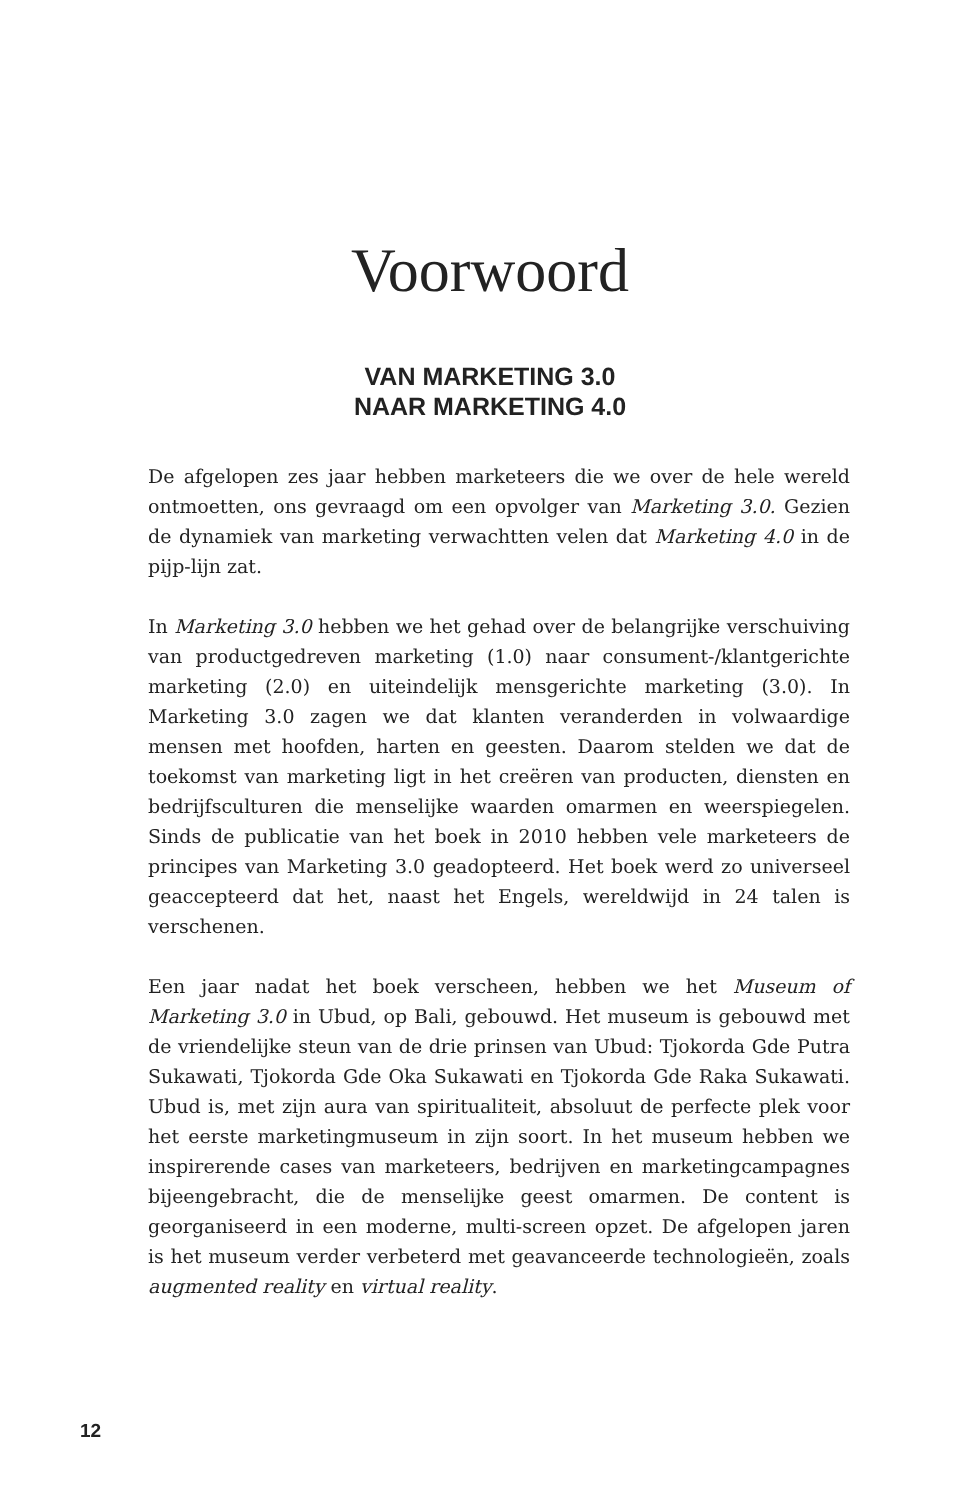Voorwoord
VAN MARKETING 3.0
NAAR MARKETING 4.0
De afgelopen zes jaar hebben marketeers die we over de hele wereld ontmoetten, ons gevraagd om een opvolger van Marketing 3.0. Gezien de dynamiek van marketing verwachtten velen dat Marketing 4.0 in de pijp-lijn zat.
In Marketing 3.0 hebben we het gehad over de belangrijke verschuiving van productgedreven marketing (1.0) naar consument-/klantgerichte marketing (2.0) en uiteindelijk mensgerichte marketing (3.0). In Marketing 3.0 zagen we dat klanten veranderden in volwaardige mensen met hoofden, harten en geesten. Daarom stelden we dat de toekomst van marketing ligt in het creëren van producten, diensten en bedrijfsculturen die menselijke waarden omarmen en weerspiegelen. Sinds de publicatie van het boek in 2010 hebben vele marketeers de principes van Marketing 3.0 geadopteerd. Het boek werd zo universeel geaccepteerd dat het, naast het Engels, wereldwijd in 24 talen is verschenen.
Een jaar nadat het boek verscheen, hebben we het Museum of Marketing 3.0 in Ubud, op Bali, gebouwd. Het museum is gebouwd met de vriendelijke steun van de drie prinsen van Ubud: Tjokorda Gde Putra Sukawati, Tjokorda Gde Oka Sukawati en Tjokorda Gde Raka Sukawati. Ubud is, met zijn aura van spiritualiteit, absoluut de perfecte plek voor het eerste marketingmuseum in zijn soort. In het museum hebben we inspirerende cases van marketeers, bedrijven en marketingcampagnes bijeengebracht, die de menselijke geest omarmen. De content is georganiseerd in een moderne, multi-screen opzet. De afgelopen jaren is het museum verder verbeterd met geavanceerde technologieën, zoals augmented reality en virtual reality.
12